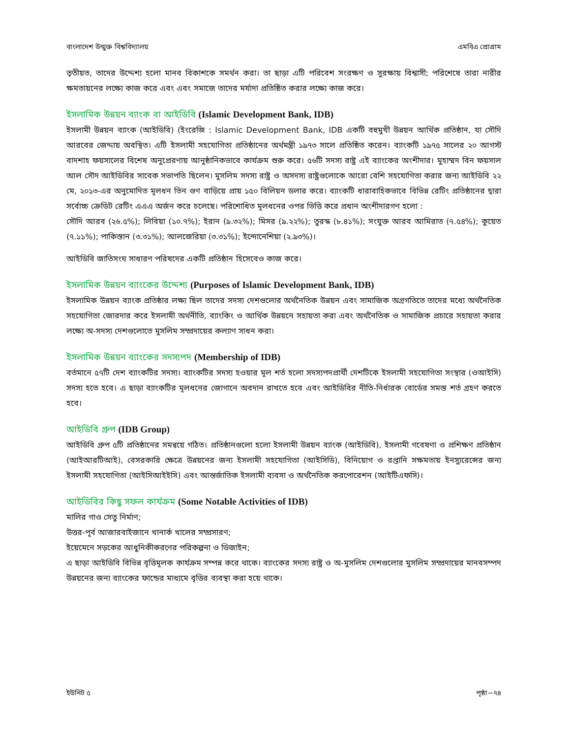বাংলাদেশ উন্মুক্ত বিশ্ববিদ্যালয় এমবিএ প্রোগ্রাম
তৃতীয়ত, তাদের উদ্দেশ্য হলো মানব বিকাশকে সমর্থন করা। তা ছাড়া এটি পরিবেশ সংরক্ষণ ও সুরক্ষায় বিশ্বাসী; পরিশেষে তারা নারীর ক্ষমতায়নের লক্ষ্যে কাজ করে এবং এবং সমাজে তাদের মর্যাদা প্রতিষ্ঠিত করার লক্ষ্যে কাজ করে।
ইসলামিক উন্নয়ন ব্যাংক বা আইডিবি (Islamic Development Bank, IDB)
ইসলামী উন্নয়ন ব্যাংক (আইডিবি) (ইংরেজি : Islamic Development Bank, IDB একটি বহুমুখী উন্নয়ন আর্থিক প্রতিষ্ঠান, যা সৌদি আরবের জেদ্দায় অবস্থিত। এটি ইসলামী সহযোগিতা প্রতিষ্ঠানের অর্থমন্ত্রী ১৯৭৩ সালে প্রতিষ্ঠিত করেন। ব্যাংকটি ১৯৭৫ সালের ২০ আগস্ট বাদশাহ ফয়সালের বিশেষ অনুপ্রেরণায় আনুষ্ঠানিকভাবে কার্যক্রম শুরু করে। ৫৬টি সদস্য রাষ্ট্র এই ব্যাংকের অংশীদার। মুহাম্মদ বিন ফয়সাল আল সৌদ আইডিবির সাবেক সভাপতি ছিলেন। মুসলিম সদস্য রাষ্ট্র ও অসদস্য রাষ্ট্রগুলোকে আরো বেশি সহযোগিতা করার জন্য আইডিবি ২২ মে, ২০১৩-এর অনুমোদিত মূলধন তিন গুণ বাড়িয়ে প্রায় ১৫০ বিলিয়ন ডলার করে। ব্যাংকটি ধারাবাহিকভাবে বিভিন্ন রেটিং প্রতিষ্ঠানের দ্বারা সর্বোচ্চ ক্রেডিট রেটিং এএএ অর্জন করে চলেছে। পরিশোধিত মূলধনের ওপর ভিত্তি করে প্রধান অংশীদারগণ হলো :
সৌদি আরব (২৬.৫%); লিবিয়া (১০.৭%); ইরান (৯.৩২%); মিসর (৯.২২%); তুরস্ক (৮.৪১%); সংযুক্ত আরব আমিরাত (৭.৫৪%); কুয়েত (৭.১১%); পাকিস্তান (৩.৩১%); আলজেরিয়া (৩.৩১%); ইন্দোনেশিয়া (২.৯৩%)।
আইডিবি জাতিসংঘ সাধারণ পরিষদের একটি প্রতিষ্ঠান হিসেবেও কাজ করে।
ইসলামিক উন্নয়ন ব্যাংকের উদ্দেশ্য (Purposes of Islamic Development Bank, IDB)
ইসলামিক উন্নয়ন ব্যাংক প্রতিষ্ঠার লক্ষ্য ছিল তাদের সদস্য দেশগুলোর অর্থনৈতিক উন্নয়ন এবং সামাজিক অগ্রগতিতে তাদের মধ্যে অর্থনৈতিক সহযোগিতা জোরদার করে ইসলামী অর্থনীতি, ব্যাংকিং ও আর্থিক উন্নয়নে সহায়তা করা এবং অর্থনৈতিক ও সামাজিক প্রচারে সহায়তা করার লক্ষ্যে অ-সদস্য দেশগুলোতে মুসলিম সম্প্রদায়ের কল্যাণ সাধন করা।
ইসলামিক উন্নয়ন ব্যাংকের সদস্যপদ (Membership of IDB)
বর্তমানে ৫৭টি দেশ ব্যাংকটির সদস্য। ব্যাংকটির সদস্য হওয়ার মূল শর্ত হলো সদস্যপদপ্রার্থী দেশটিকে ইসলামী সহযোগিতা সংস্থার (ওআইসি) সদস্য হতে হবে। এ ছাড়া ব্যাংকটির মূলধনের জোগানে অবদান রাখতে হবে এবং আইডিবির নীতি-নির্ধারক বোর্ডের সমস্ত শর্ত গ্রহণ করতে হবে।
আইডিবি গ্রুপ (IDB Group)
আইডিবি গ্রুপ ৫টি প্রতিষ্ঠানের সমন্বয়ে গঠিত। প্রতিষ্ঠানগুলো হলো ইসলামী উন্নয়ন ব্যাংক (আইডিবি), ইসলামী গবেষণা ও প্রশিক্ষণ প্রতিষ্ঠান (আইআরটিআই), বেসরকারি ক্ষেত্রে উন্নয়নের জন্য ইসলামী সহযোগিতা (আইসিডি), বিনিয়োগ ও রপ্তানি সক্ষমতায় ইনস্যুরেন্সের জন্য ইসলামী সহযোগিতা (আইসিআইইসি) এবং আন্তর্জাতিক ইসলামী ব্যবসা ও অর্থনৈতিক করপোরেশন (আইটিএফসি)।
আইডিবির কিছু সফল কার্যক্রম (Some Notable Activities of IDB)
মালির গাও সেতু নির্মাণ;
উত্তর-পূর্ব আজারবাইজানে খানার্ক খালের সম্প্রসারণ;
ইয়েমেনে সড়কের আধুনিকীকরণের পরিকল্পনা ও ডিজাইন;
এ ছাড়া আইডিবি বিভিন্ন বৃত্তিমূলক কার্যক্রম সম্পন্ন করে থাকে। ব্যাংকের সদস্য রাষ্ট্র ও অ-মুসলিম দেশগুলোর মুসলিম সম্প্রদায়ের মানবসম্পদ উন্নয়নের জন্য ব্যাংকের ফান্ডের মাধ্যমে বৃত্তির ব্যবস্থা করা হয়ে থাকে।
ইউনিট ৫ পৃষ্ঠা−৭৪